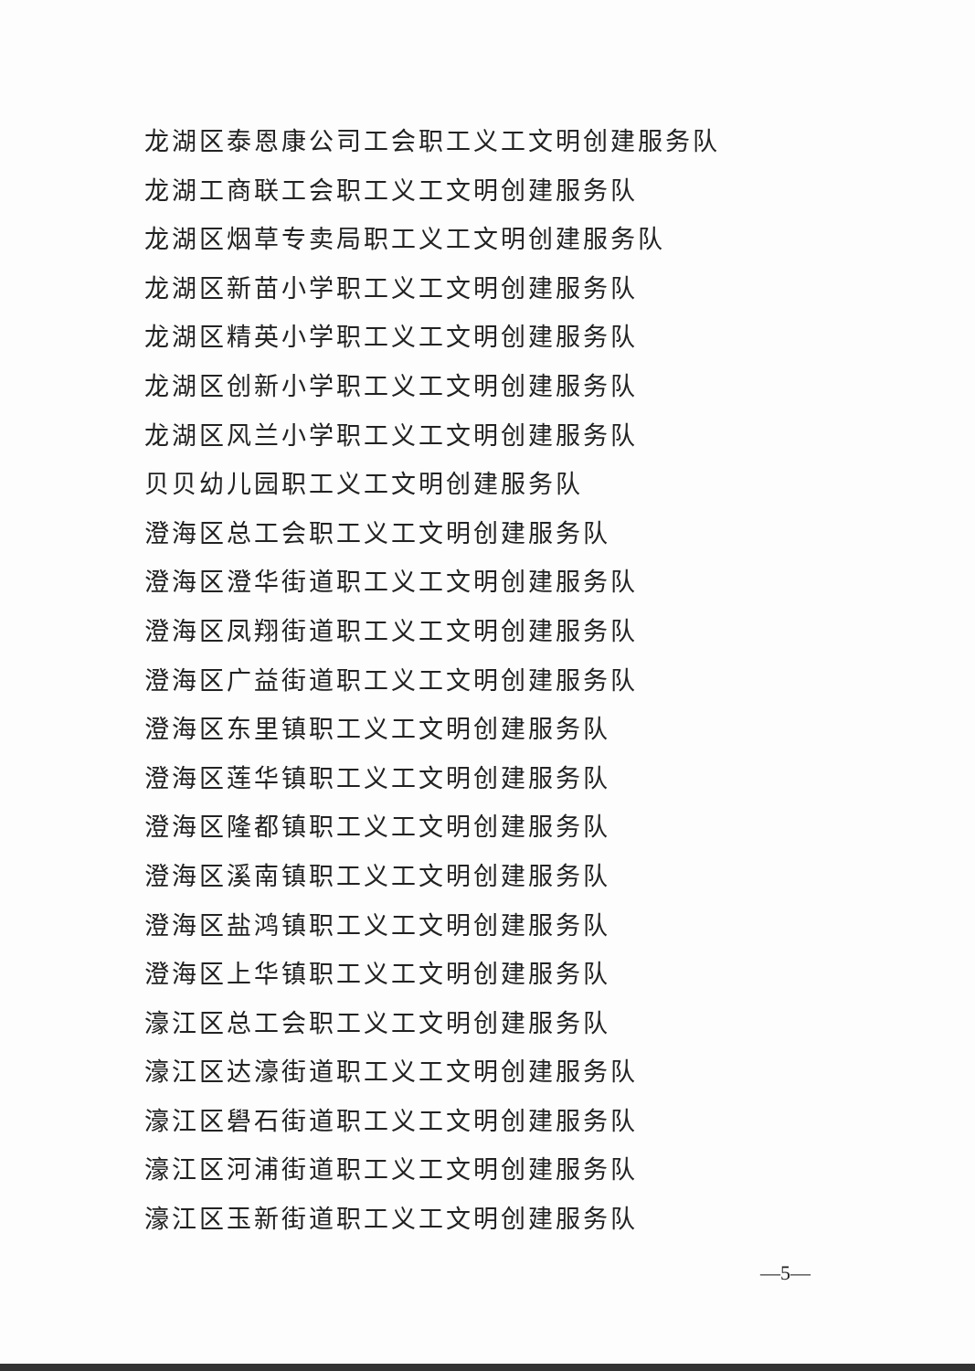龙湖区泰恩康公司工会职工义工文明创建服务队
龙湖工商联工会职工义工文明创建服务队
龙湖区烟草专卖局职工义工文明创建服务队
龙湖区新苗小学职工义工文明创建服务队
龙湖区精英小学职工义工文明创建服务队
龙湖区创新小学职工义工文明创建服务队
龙湖区风兰小学职工义工文明创建服务队
贝贝幼儿园职工义工文明创建服务队
澄海区总工会职工义工文明创建服务队
澄海区澄华街道职工义工文明创建服务队
澄海区凤翔街道职工义工文明创建服务队
澄海区广益街道职工义工文明创建服务队
澄海区东里镇职工义工文明创建服务队
澄海区莲华镇职工义工文明创建服务队
澄海区隆都镇职工义工文明创建服务队
澄海区溪南镇职工义工文明创建服务队
澄海区盐鸿镇职工义工文明创建服务队
澄海区上华镇职工义工文明创建服务队
濠江区总工会职工义工文明创建服务队
濠江区达濠街道职工义工文明创建服务队
濠江区礐石街道职工义工文明创建服务队
濠江区河浦街道职工义工文明创建服务队
濠江区玉新街道职工义工文明创建服务队
—5—